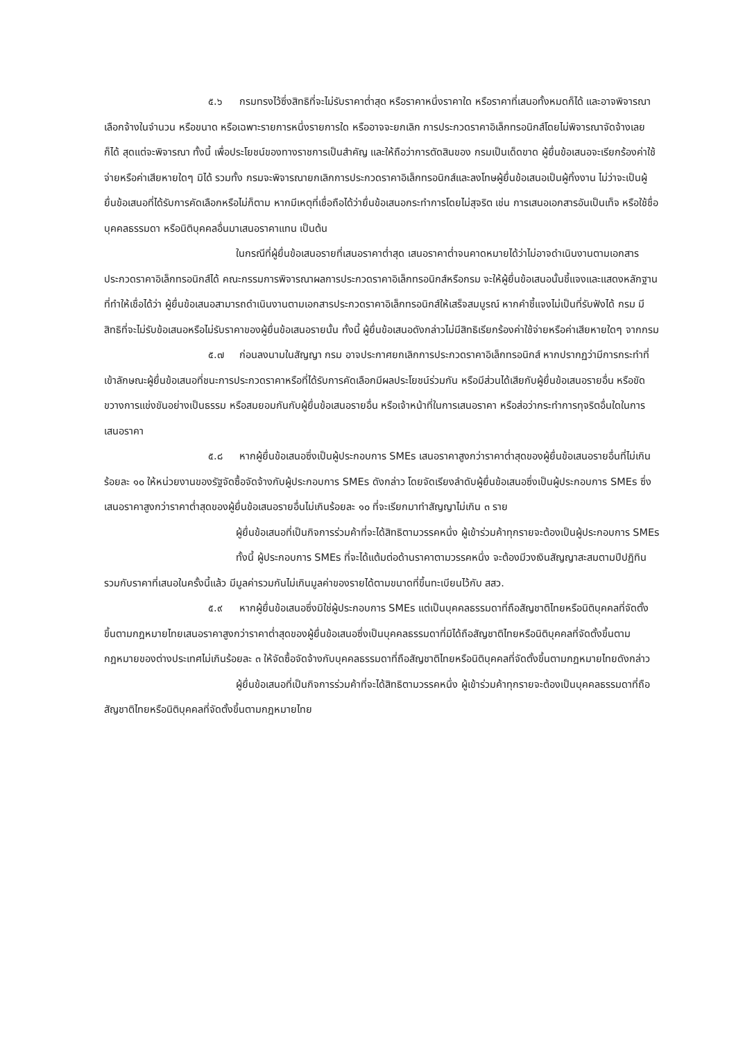๕.๖ กรมทรงไว้ซึ่งสิทธิที่จะไม่รับราคาต่ำสุด หรือราคาหนึ่งราคาใด หรือราคาที่เสนอทั้งหมดก็ได้ และอาจพิจารณาเลือกจ้างในจำนวน หรือขนาด หรือเฉพาะรายการหนึ่งรายการใด หรืออาจจะยกเลิก การประกวดราคาอิเล็กทรอนิกส์โดยไม่พิจารณาจัดจ้างเลยก็ได้ สุดแต่จะพิจารณา ทั้งนี้ เพื่อประโยชน์ของทางราชการเป็นสำคัญ และให้ถือว่าการตัดสินของ กรมเป็นเด็ดขาด ผู้ยื่นข้อเสนอจะเรียกร้องค่าใช้จ่ายหรือค่าเสียหายใดๆ มิได้ รวมทั้ง กรมจะพิจารณายกเลิกการประกวดราคาอิเล็กทรอนิกส์และลงโทษผู้ยื่นข้อเสนอเป็นผู้ทิ้งงาน ไม่ว่าจะเป็นผู้ยื่นข้อเสนอที่ได้รับการคัดเลือกหรือไม่ก็ตาม หากมีเหตุที่เชื่อถือได้ว่ายื่นข้อเสนอกระทำการโดยไม่สุจริต เช่น การเสนอเอกสารอันเป็นเท็จ หรือใช้ชื่อบุคคลธรรมดา หรือนิติบุคคลอื่นมาเสนอราคาแทน เป็นต้น
ในกรณีที่ผู้ยื่นข้อเสนอรายที่เสนอราคาต่ำสุด เสนอราคาต่ำจนคาดหมายได้ว่าไม่อาจดำเนินงานตามเอกสารประกวดราคาอิเล็กทรอนิกส์ได้ คณะกรรมการพิจารณาผลการประกวดราคาอิเล็กทรอนิกส์หรือกรม จะให้ผู้ยื่นข้อเสนอนั้นชี้แจงและแสดงหลักฐานที่ทำให้เชื่อได้ว่า ผู้ยื่นข้อเสนอสามารถดำเนินงานตามเอกสารประกวดราคาอิเล็กทรอนิกส์ให้เสร็จสมบูรณ์ หากคำชี้แจงไม่เป็นที่รับฟังได้ กรม มีสิทธิที่จะไม่รับข้อเสนอหรือไม่รับราคาของผู้ยื่นข้อเสนอรายนั้น ทั้งนี้ ผู้ยื่นข้อเสนอดังกล่าวไม่มีสิทธิเรียกร้องค่าใช้จ่ายหรือค่าเสียหายใดๆ จากกรม
๕.๗ ก่อนลงนามในสัญญา กรม อาจประกาศยกเลิกการประกวดราคาอิเล็กทรอนิกส์ หากปรากฏว่ามีการกระทำที่เข้าลักษณะผู้ยื่นข้อเสนอที่ชนะการประกวดราคาหรือที่ได้รับการคัดเลือกมีผลประโยชน์ร่วมกัน หรือมีส่วนได้เสียกับผู้ยื่นข้อเสนอรายอื่น หรือขัดขวางการแข่งขันอย่างเป็นธรรม หรือสมยอมกันกับผู้ยื่นข้อเสนอรายอื่น หรือเจ้าหน้าที่ในการเสนอราคา หรือส่อว่ากระทำการทุจริตอื่นใดในการเสนอราคา
๕.๘ หากผู้ยื่นข้อเสนอซึ่งเป็นผู้ประกอบการ SMEs เสนอราคาสูงกว่าราคาต่ำสุดของผู้ยื่นข้อเสนอรายอื่นที่ไม่เกินร้อยละ ๑๐ ให้หน่วยงานของรัฐจัดซื้อจัดจ้างกับผู้ประกอบการ SMEs ดังกล่าว โดยจัดเรียงลำดับผู้ยื่นข้อเสนอซึ่งเป็นผู้ประกอบการ SMEs ซึ่งเสนอราคาสูงกว่าราคาต่ำสุดของผู้ยื่นข้อเสนอรายอื่นไม่เกินร้อยละ ๑๐ ที่จะเรียกมาทำสัญญาไม่เกิน ๓ ราย
ผู้ยื่นข้อเสนอที่เป็นกิจการร่วมค้าที่จะได้สิทธิตามวรรคหนึ่ง ผู้เข้าร่วมค้าทุกรายจะต้องเป็นผู้ประกอบการ SMEs
ทั้งนี้ ผู้ประกอบการ SMEs ที่จะได้แต้มต่อด้านราคาตามวรรคหนึ่ง จะต้องมีวงเงินสัญญาสะสมตามปีปฏิทินรวมกับราคาที่เสนอในครั้งนี้แล้ว มีมูลค่ารวมกันไม่เกินมูลค่าของรายได้ตามขนาดที่ขึ้นทะเบียนไว้กับ สสว.
๕.๙ หากผู้ยื่นข้อเสนอซึ่งมิใช่ผู้ประกอบการ SMEs แต่เป็นบุคคลธรรมดาที่ถือสัญชาติไทยหรือนิติบุคคลที่จัดตั้งขึ้นตามกฎหมายไทยเสนอราคาสูงกว่าราคาต่ำสุดของผู้ยื่นข้อเสนอซึ่งเป็นบุคคลธรรมดาที่มิได้ถือสัญชาติไทยหรือนิติบุคคลที่จัดตั้งขึ้นตามกฎหมายของต่างประเทศไม่เกินร้อยละ ๓ ให้จัดซื้อจัดจ้างกับบุคคลธรรมดาที่ถือสัญชาติไทยหรือนิติบุคคลที่จัดตั้งขึ้นตามกฎหมายไทยดังกล่าว
ผู้ยื่นข้อเสนอที่เป็นกิจการร่วมค้าที่จะได้สิทธิตามวรรคหนึ่ง ผู้เข้าร่วมค้าทุกรายจะต้องเป็นบุคคลธรรมดาที่ถือสัญชาติไทยหรือนิติบุคคลที่จัดตั้งขึ้นตามกฎหมายไทย